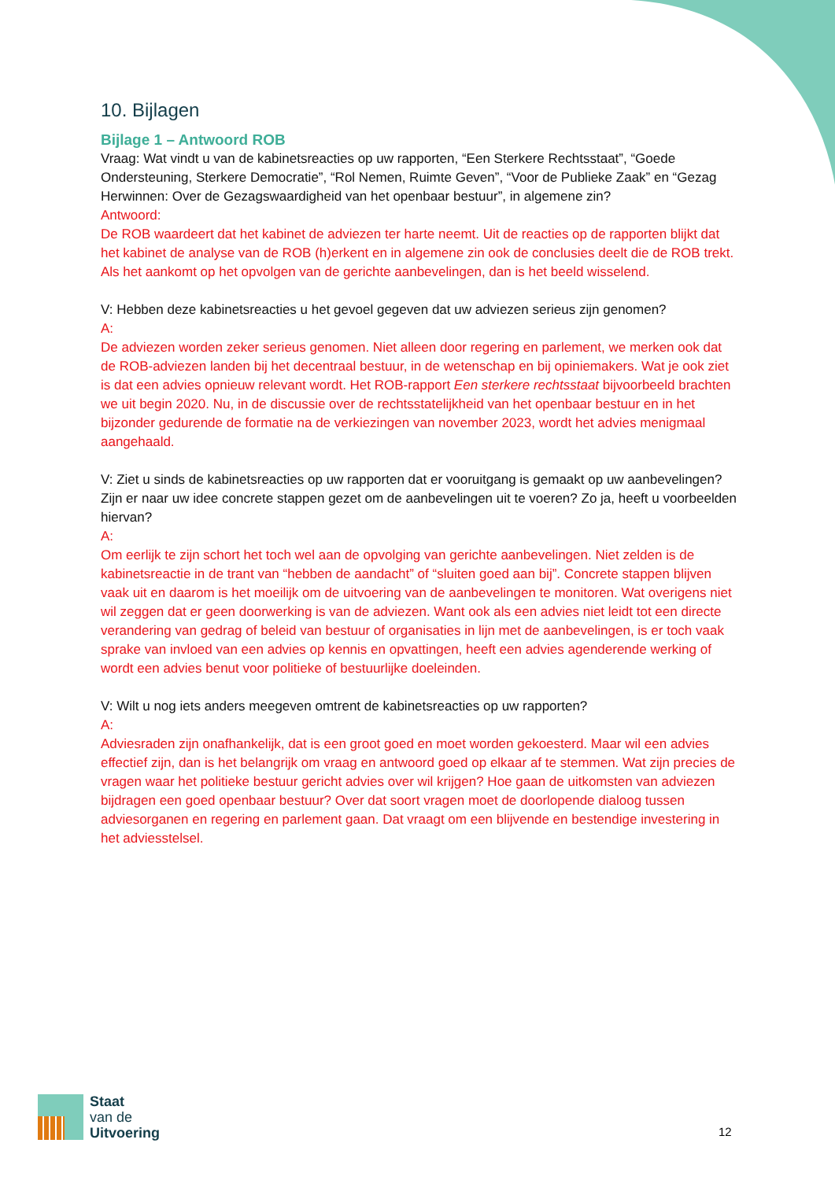10. Bijlagen
Bijlage 1 – Antwoord ROB
Vraag: Wat vindt u van de kabinetsreacties op uw rapporten, “Een Sterkere Rechtsstaat”, “Goede Ondersteuning, Sterkere Democratie”, “Rol Nemen, Ruimte Geven”, “Voor de Publieke Zaak” en “Gezag Herwinnen: Over de Gezagswaardigheid van het openbaar bestuur”, in algemene zin?
Antwoord:
De ROB waardeert dat het kabinet de adviezen ter harte neemt. Uit de reacties op de rapporten blijkt dat het kabinet de analyse van de ROB (h)erkent en in algemene zin ook de conclusies deelt die de ROB trekt. Als het aankomt op het opvolgen van de gerichte aanbevelingen, dan is het beeld wisselend.
V: Hebben deze kabinetsreacties u het gevoel gegeven dat uw adviezen serieus zijn genomen?
A:
De adviezen worden zeker serieus genomen. Niet alleen door regering en parlement, we merken ook dat de ROB-adviezen landen bij het decentraal bestuur, in de wetenschap en bij opiniemakers. Wat je ook ziet is dat een advies opnieuw relevant wordt. Het ROB-rapport Een sterkere rechtsstaat bijvoorbeeld brachten we uit begin 2020. Nu, in de discussie over de rechtsstatelijkheid van het openbaar bestuur en in het bijzonder gedurende de formatie na de verkiezingen van november 2023, wordt het advies menigmaal aangehaald.
V: Ziet u sinds de kabinetsreacties op uw rapporten dat er vooruitgang is gemaakt op uw aanbevelingen? Zijn er naar uw idee concrete stappen gezet om de aanbevelingen uit te voeren? Zo ja, heeft u voorbeelden hiervan?
A:
Om eerlijk te zijn schort het toch wel aan de opvolging van gerichte aanbevelingen. Niet zelden is de kabinetsreactie in de trant van “hebben de aandacht” of “sluiten goed aan bij”. Concrete stappen blijven vaak uit en daarom is het moeilijk om de uitvoering van de aanbevelingen te monitoren. Wat overigens niet wil zeggen dat er geen doorwerking is van de adviezen. Want ook als een advies niet leidt tot een directe verandering van gedrag of beleid van bestuur of organisaties in lijn met de aanbevelingen, is er toch vaak sprake van invloed van een advies op kennis en opvattingen, heeft een advies agenderende werking of wordt een advies benut voor politieke of bestuurlijke doeleinden.
V: Wilt u nog iets anders meegeven omtrent de kabinetsreacties op uw rapporten?
A:
Adviesraden zijn onafhankelijk, dat is een groot goed en moet worden gekoesterd. Maar wil een advies effectief zijn, dan is het belangrijk om vraag en antwoord goed op elkaar af te stemmen. Wat zijn precies de vragen waar het politieke bestuur gericht advies over wil krijgen? Hoe gaan de uitkomsten van adviezen bijdragen een goed openbaar bestuur? Over dat soort vragen moet de doorlopende dialoog tussen adviesorganen en regering en parlement gaan. Dat vraagt om een blijvende en bestendige investering in het adviesstelsel.
Staat
van de
Uitvoering
12